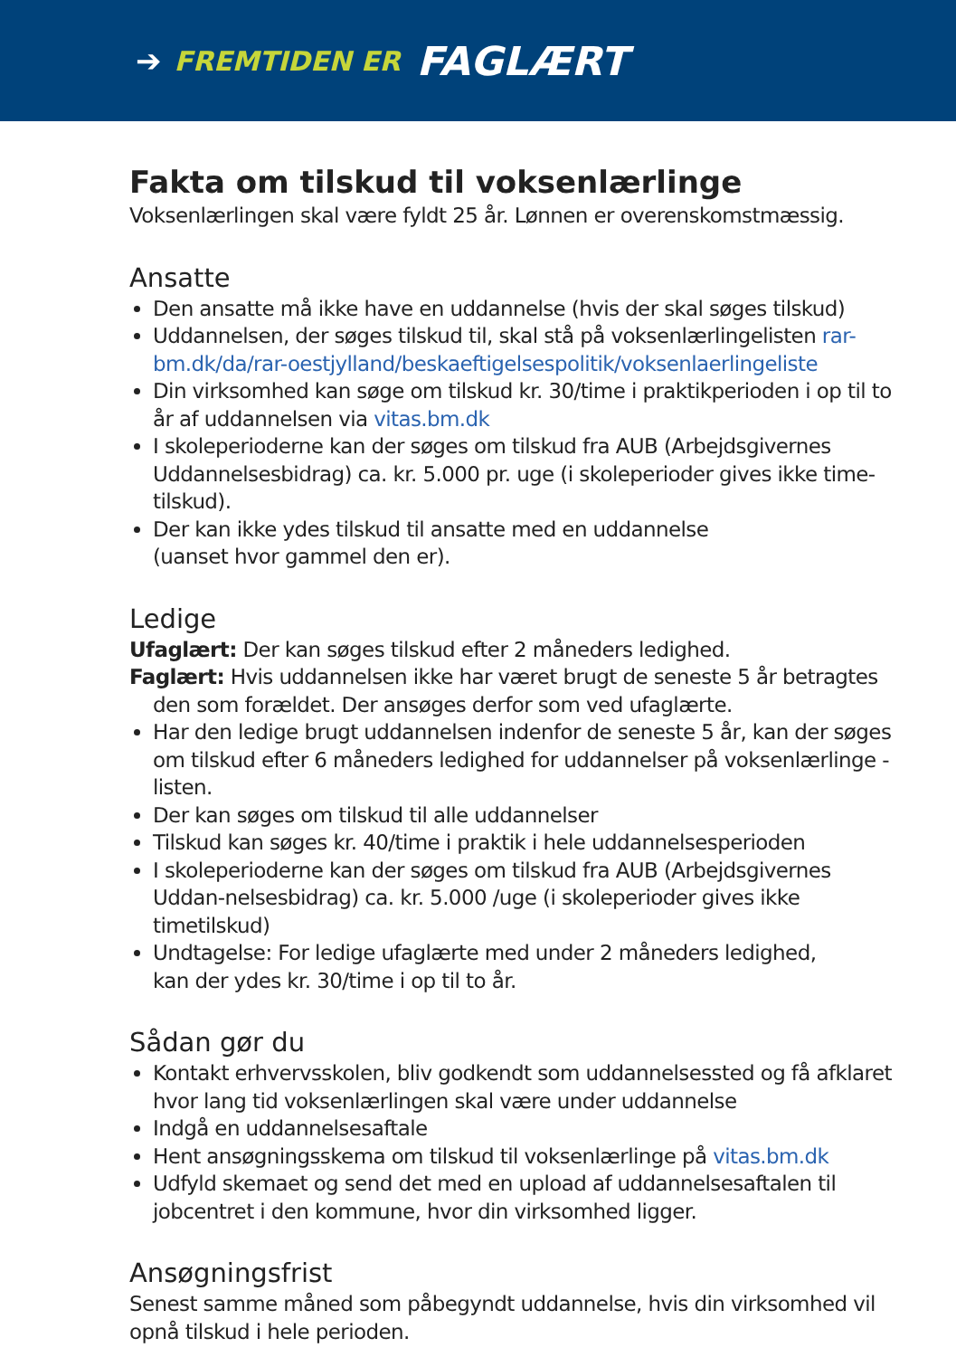➔ FREMTIDEN ER FAGLÆRT
Fakta om tilskud til voksenlærlinge
Voksenlærlingen skal være fyldt 25 år. Lønnen er overenskomstmæssig.
Ansatte
Den ansatte må ikke have en uddannelse (hvis der skal søges tilskud)
Uddannelsen, der søges tilskud til, skal stå på voksenlærlingelisten rar-bm.dk/da/rar-oestjylland/beskaeftigelsespolitik/voksenlaerlingeliste
Din virksomhed kan søge om tilskud kr. 30/time i praktikperioden i op til to år af uddannelsen via vitas.bm.dk
I skoleperioderne kan der søges om tilskud fra AUB (Arbejdsgivernes Uddannelsesbidrag) ca. kr. 5.000 pr. uge (i skoleperioder gives ikke time-tilskud).
Der kan ikke ydes tilskud til ansatte med en uddannelse
(uanset hvor gammel den er).
Ledige
Ufaglært: Der kan søges tilskud efter 2 måneders ledighed.
Faglært: Hvis uddannelsen ikke har været brugt de seneste 5 år betragtes
den som forældet. Der ansøges derfor som ved ufaglærte.
Har den ledige brugt uddannelsen indenfor de seneste 5 år, kan der søges om tilskud efter 6 måneders ledighed for uddannelser på voksenlærlinge -listen.
Der kan søges om tilskud til alle uddannelser
Tilskud kan søges kr. 40/time i praktik i hele uddannelsesperioden
I skoleperioderne kan der søges om tilskud fra AUB (Arbejdsgivernes Uddan-nelsesbidrag) ca. kr. 5.000 /uge (i skoleperioder gives ikke timetilskud)
Undtagelse: For ledige ufaglærte med under 2 måneders ledighed,
kan der ydes kr. 30/time i op til to år.
Sådan gør du
Kontakt erhvervsskolen, bliv godkendt som uddannelsessted og få afklaret hvor lang tid voksenlærlingen skal være under uddannelse
Indgå en uddannelsesaftale
Hent ansøgningsskema om tilskud til voksenlærlinge på vitas.bm.dk
Udfyld skemaet og send det med en upload af uddannelsesaftalen til jobcentret i den kommune, hvor din virksomhed ligger.
Ansøgningsfrist
Senest samme måned som påbegyndt uddannelse, hvis din virksomhed vil opnå tilskud i hele perioden.